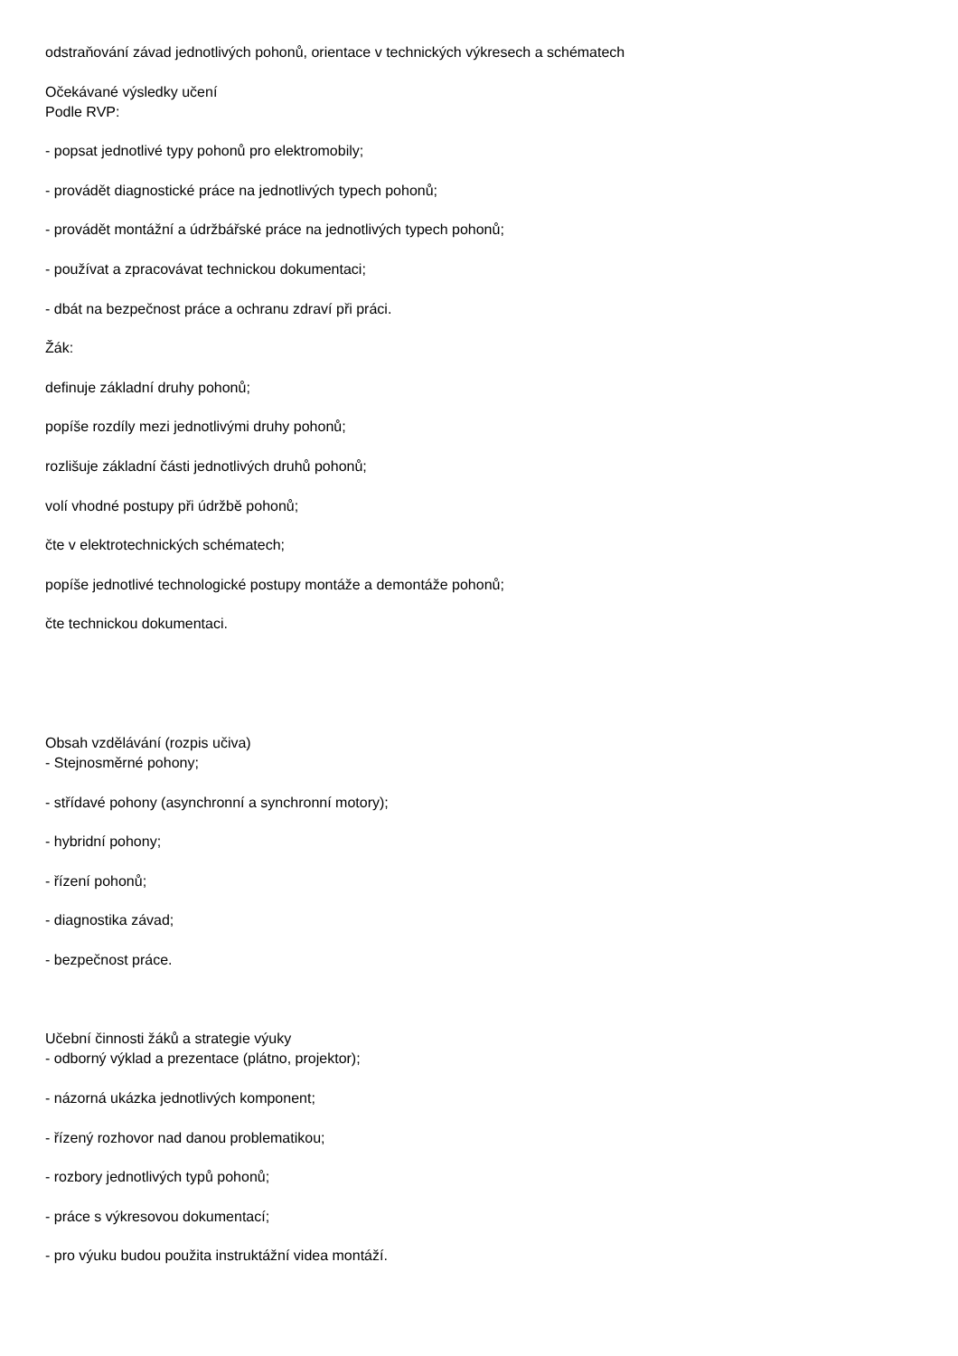odstraňování závad jednotlivých pohonů, orientace v technických výkresech a schématech
Očekávané výsledky učení
Podle RVP:
- popsat jednotlivé typy pohonů pro elektromobily;
- provádět diagnostické práce na jednotlivých typech pohonů;
- provádět montážní a údržbářské práce na jednotlivých typech pohonů;
- používat a zpracovávat technickou dokumentaci;
- dbát na bezpečnost práce a ochranu zdraví při práci.
Žák:
definuje základní druhy pohonů;
popíše rozdíly mezi jednotlivými druhy pohonů;
rozlišuje základní části jednotlivých druhů pohonů;
volí vhodné postupy při údržbě pohonů;
čte v elektrotechnických schématech;
popíše jednotlivé technologické postupy montáže a demontáže pohonů;
čte technickou dokumentaci.
Obsah vzdělávání (rozpis učiva)
- Stejnosměrné pohony;
- střídavé pohony (asynchronní a synchronní motory);
- hybridní pohony;
- řízení pohonů;
- diagnostika závad;
- bezpečnost práce.
Učební činnosti žáků a strategie výuky
- odborný výklad a prezentace (plátno, projektor);
- názorná ukázka jednotlivých komponent;
- řízený rozhovor nad danou problematikou;
- rozbory jednotlivých typů pohonů;
- práce s výkresovou dokumentací;
- pro výuku budou použita instruktážní videa montáží.